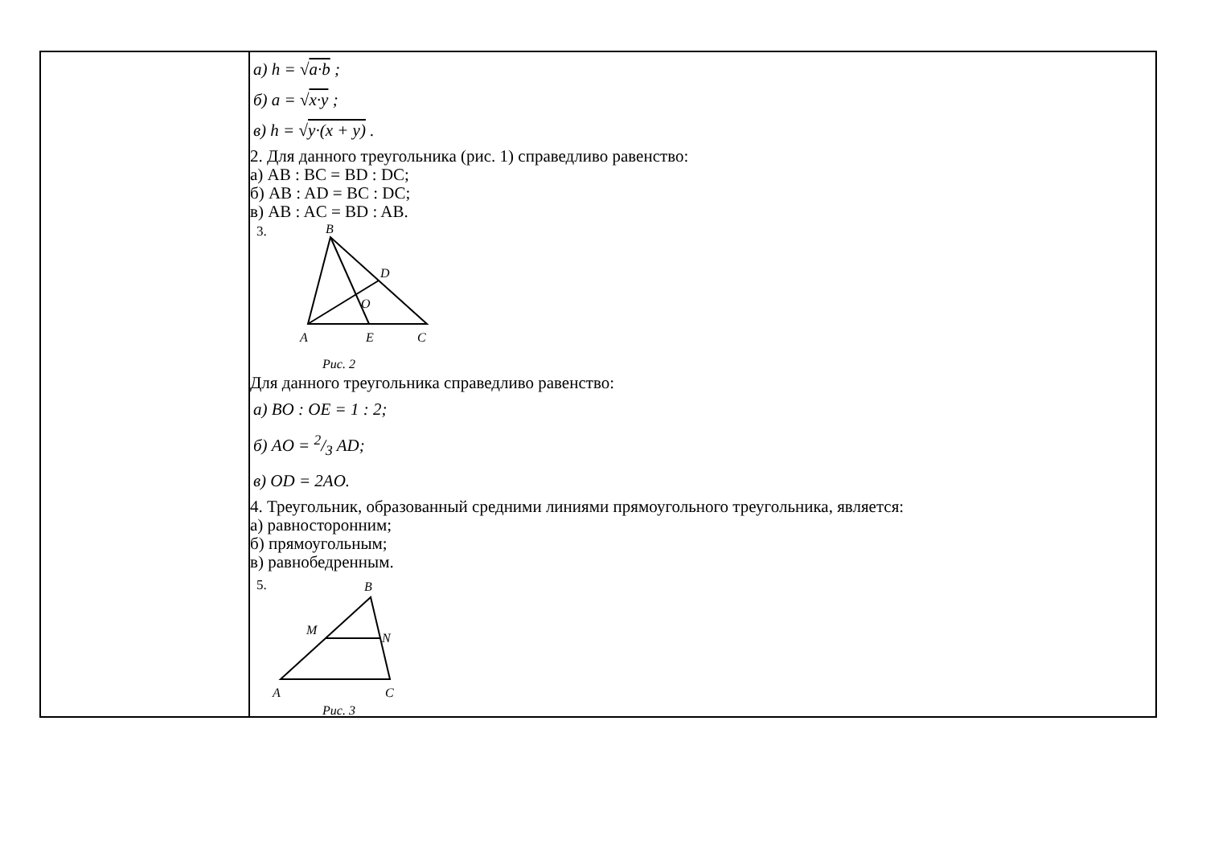| | а) h = √ a·b ; б) a = √ x·y ; в) h = √ y·(x + y) . 2. Для данного треугольника (рис. 1) справедливо равенство: а) AB : BC = BD : DC; б) AB : AD = BC : DC; в) AB : AC = BD : AB. 3. B D O A E C Рис. 2 Для данного треугольника справедливо равенство: а) BO : OE = 1 : 2; б) AO = 2/3 AD; в) OD = 2AO. 4. Треугольник, образованный средними линиями прямоугольного треугольника, является: а) равносторонним; б) прямоугольным; в) равнобедренным. 5. B M N A C Рис. 3 |